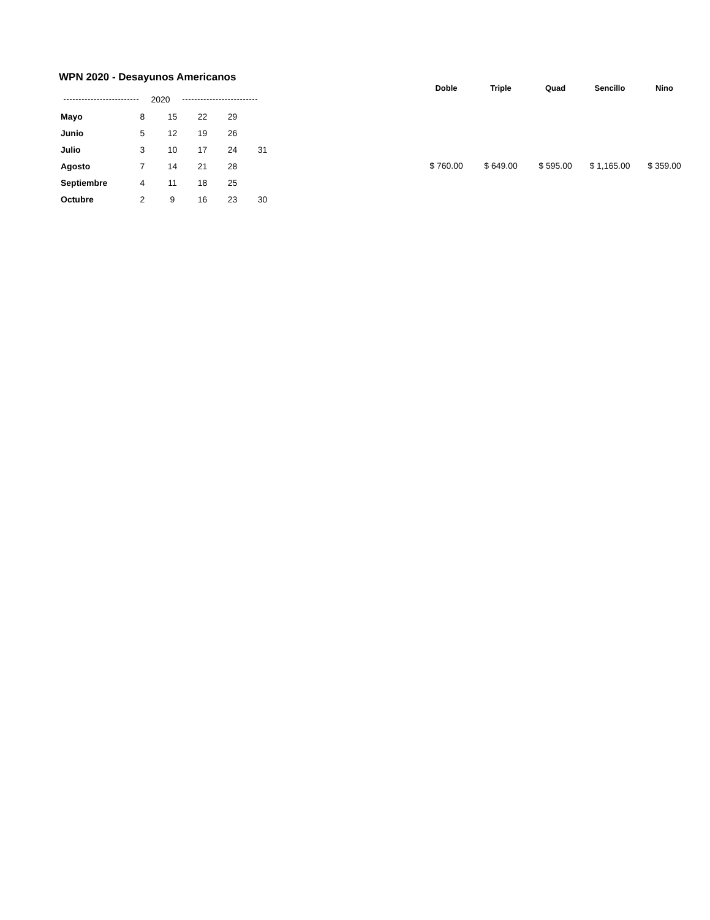WPN 2020 - Desayunos Americanos
2020
| Mayo | 8 | 15 | 22 | 29 | |
| Junio | 5 | 12 | 19 | 26 | |
| Julio | 3 | 10 | 17 | 24 | 31 |
| Agosto | 7 | 14 | 21 | 28 | |
| Septiembre | 4 | 11 | 18 | 25 | |
| Octubre | 2 | 9 | 16 | 23 | 30 |
| Doble | Triple | Quad | Sencillo | Nino |
| --- | --- | --- | --- | --- |
| $ 760.00 | $ 649.00 | $ 595.00 | $ 1,165.00 | $ 359.00 |